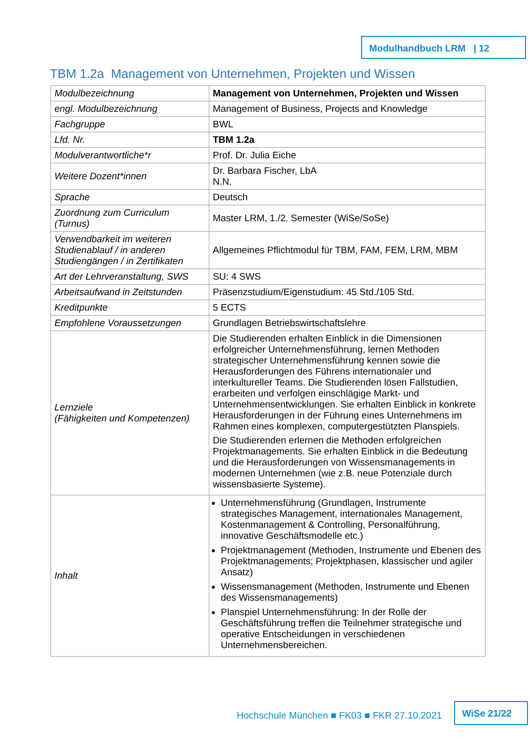Modulhandbuch LRM | 12
TBM 1.2a Management von Unternehmen, Projekten und Wissen
| Modulbezeichnung | Management von Unternehmen, Projekten und Wissen |
| engl. Modulbezeichnung | Management of Business, Projects and Knowledge |
| Fachgruppe | BWL |
| Lfd. Nr. | TBM 1.2a |
| Modulverantwortliche*r | Prof. Dr. Julia Eiche |
| Weitere Dozent*innen | Dr. Barbara Fischer, LbA N.N. |
| Sprache | Deutsch |
| Zuordnung zum Curriculum (Turnus) | Master LRM, 1./2. Semester (WiSe/SoSe) |
| Verwendbarkeit im weiteren Studienablauf / in anderen Studiengängen / in Zertifikaten | Allgemeines Pflichtmodul für TBM, FAM, FEM, LRM, MBM |
| Art der Lehrveranstaltung, SWS | SU: 4 SWS |
| Arbeitsaufwand in Zeitstunden | Präsenzstudium/Eigenstudium: 45 Std./105 Std. |
| Kreditpunkte | 5 ECTS |
| Empfohlene Voraussetzungen | Grundlagen Betriebswirtschaftslehre |
| Lernziele (Fähigkeiten und Kompetenzen) | Die Studierenden erhalten Einblick in die Dimensionen erfolgreicher Unternehmensführung, lernen Methoden strategischer Unternehmensführung kennen sowie die Herausforderungen des Führens internationaler und interkultureller Teams. Die Studierenden lösen Fallstudien, erarbeiten und verfolgen einschlägige Markt- und Unternehmensentwicklungen. Sie erhalten Einblick in konkrete Herausforderungen in der Führung eines Unternehmens im Rahmen eines komplexen, computergestützten Planspiels. Die Studierenden erlernen die Methoden erfolgreichen Projektmanagements. Sie erhalten Einblick in die Bedeutung und die Herausforderungen von Wissensmanagements in modernen Unternehmen (wie z.B. neue Potenziale durch wissensbasierte Systeme). |
| Inhalt | Unternehmensführung (Grundlagen, Instrumente strategisches Management, internationales Management, Kostenmanagement & Controlling, Personalführung, innovative Geschäftsmodelle etc.) Projektmanagement (Methoden, Instrumente und Ebenen des Projektmanagements; Projektphasen, klassischer und agiler Ansatz) Wissensmanagement (Methoden, Instrumente und Ebenen des Wissensmanagements) Planspiel Unternehmensführung: In der Rolle der Geschäftsführung treffen die Teilnehmer strategische und operative Entscheidungen in verschiedenen Unternehmensbereichen. |
Hochschule München ■ FK03 ■ FKR 27.10.2021
WiSe 21/22